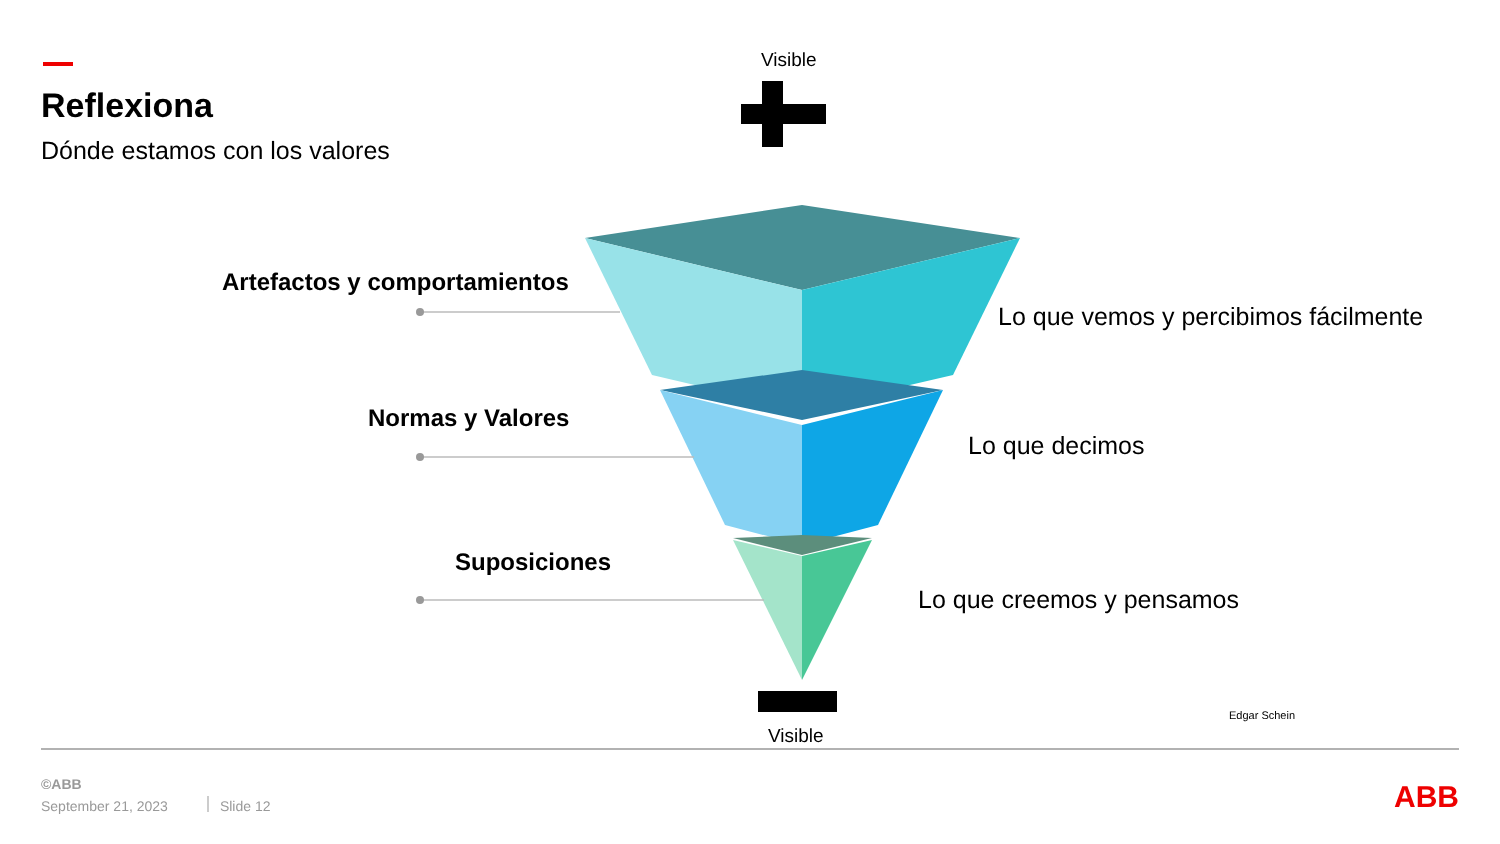Reflexiona
Dónde estamos con los valores
Visible
Artefactos y comportamientos
Normas y Valores
Suposiciones
Lo que vemos y percibimos fácilmente
Lo que decimos
Lo que creemos y pensamos
Edgar Schein
Visible
©ABB
September 21, 2023 Slide 12
ABB